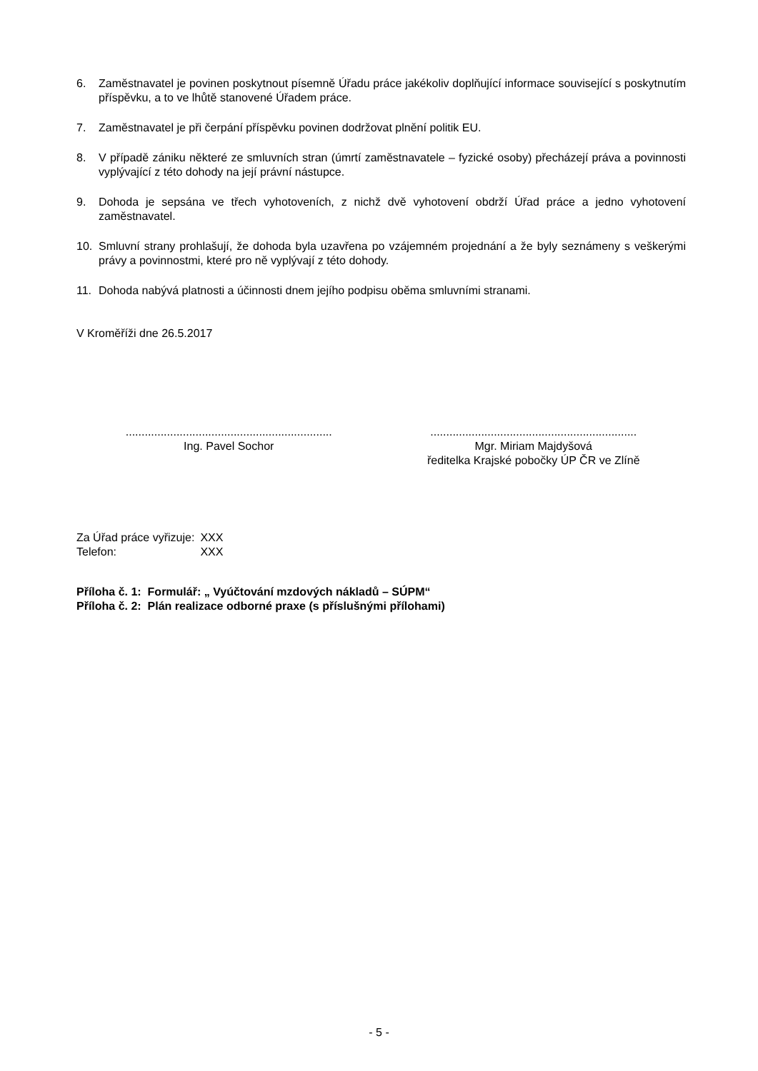6. Zaměstnavatel je povinen poskytnout písemně Úřadu práce jakékoliv doplňující informace související s poskytnutím příspěvku, a to ve lhůtě stanovené Úřadem práce.
7. Zaměstnavatel je při čerpání příspěvku povinen dodržovat plnění politik EU.
8. V případě zániku některé ze smluvních stran (úmrtí zaměstnavatele – fyzické osoby) přecházejí práva a povinnosti vyplývající z této dohody na její právní nástupce.
9. Dohoda je sepsána ve třech vyhotoveních, z nichž dvě vyhotovení obdrží Úřad práce a jedno vyhotovení zaměstnavatel.
10. Smluvní strany prohlašují, že dohoda byla uzavřena po vzájemném projednání a že byly seznámeny s veškerými právy a povinnostmi, které pro ně vyplývají z této dohody.
11. Dohoda nabývá platnosti a účinnosti dnem jejího podpisu oběma smluvními stranami.
V Kroměříži dne 26.5.2017
.................................................................
Ing. Pavel Sochor
.................................................................
Mgr. Miriam Majdyšová
ředitelka Krajské pobočky ÚP ČR ve Zlíně
| Za Úřad práce vyřizuje: | XXX |
| Telefon: | XXX |
Příloha č. 1: Formulář: „ Vyúčtování mzdových nákladů – SÚPM“
Příloha č. 2: Plán realizace odborné praxe (s příslušnými přílohami)
- 5 -